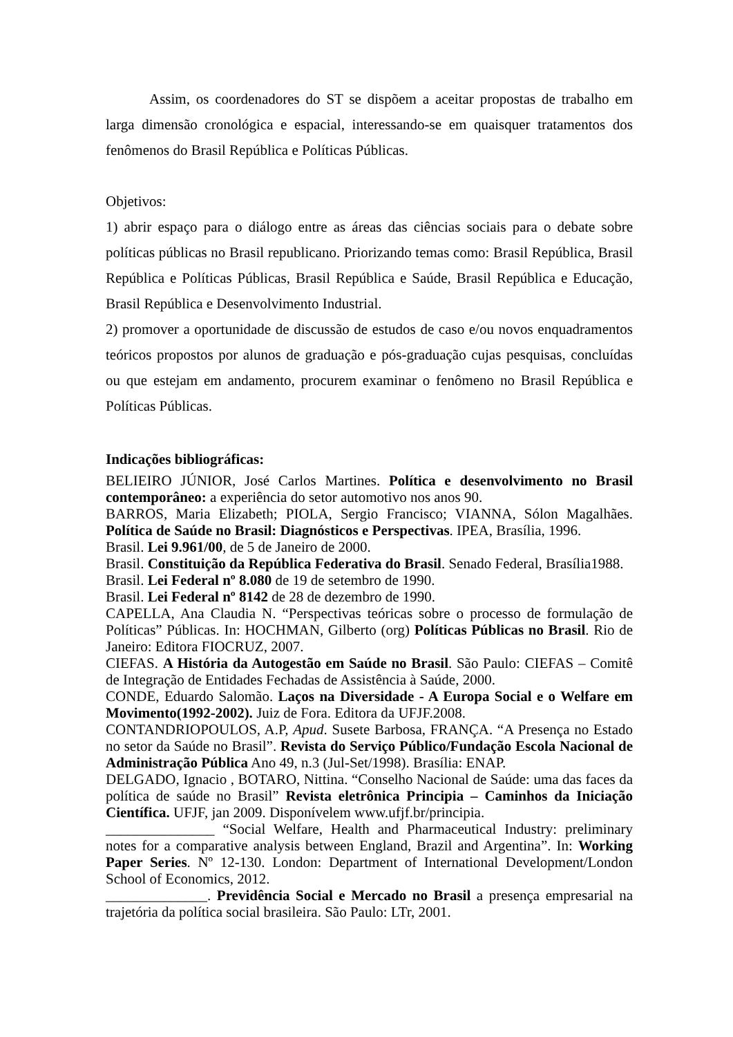Assim, os coordenadores do ST se dispõem a aceitar propostas de trabalho em larga dimensão cronológica e espacial, interessando-se em quaisquer tratamentos dos fenômenos do Brasil República e Políticas Públicas.
Objetivos:
1) abrir espaço para o diálogo entre as áreas das ciências sociais para o debate sobre políticas públicas no Brasil republicano. Priorizando temas como: Brasil República, Brasil República e Políticas Públicas, Brasil República e Saúde, Brasil República e Educação, Brasil República e Desenvolvimento Industrial.
2) promover a oportunidade de discussão de estudos de caso e/ou novos enquadramentos teóricos propostos por alunos de graduação e pós-graduação cujas pesquisas, concluídas ou que estejam em andamento, procurem examinar o fenômeno no Brasil República e Políticas Públicas.
Indicações bibliográficas:
BELIEIRO JÚNIOR, José Carlos Martines. Política e desenvolvimento no Brasil contemporâneo: a experiência do setor automotivo nos anos 90.
BARROS, Maria Elizabeth; PIOLA, Sergio Francisco; VIANNA, Sólon Magalhães. Política de Saúde no Brasil: Diagnósticos e Perspectivas. IPEA, Brasília, 1996.
Brasil. Lei 9.961/00, de 5 de Janeiro de 2000.
Brasil. Constituição da República Federativa do Brasil. Senado Federal, Brasília1988.
Brasil. Lei Federal nº 8.080 de 19 de setembro de 1990.
Brasil. Lei Federal nº 8142 de 28 de dezembro de 1990.
CAPELLA, Ana Claudia N. “Perspectivas teóricas sobre o processo de formulação de Políticas” Públicas. In: HOCHMAN, Gilberto (org) Políticas Públicas no Brasil. Rio de Janeiro: Editora FIOCRUZ, 2007.
CIEFAS. A História da Autogestão em Saúde no Brasil. São Paulo: CIEFAS – Comitê de Integração de Entidades Fechadas de Assistência à Saúde, 2000.
CONDE, Eduardo Salomão. Laços na Diversidade - A Europa Social e o Welfare em Movimento(1992-2002). Juiz de Fora. Editora da UFJF.2008.
CONTANDRIOPOULOS, A.P, Apud. Susete Barbosa, FRANÇA. “A Presença no Estado no setor da Saúde no Brasil”. Revista do Serviço Público/Fundação Escola Nacional de Administração Pública Ano 49, n.3 (Jul-Set/1998). Brasília: ENAP.
DELGADO, Ignacio , BOTARO, Nittina. “Conselho Nacional de Saúde: uma das faces da política de saúde no Brasil” Revista eletrônica Principia – Caminhos da Iniciação Científica. UFJF, jan 2009. Disponívelem www.ufjf.br/principia.
_______________ “Social Welfare, Health and Pharmaceutical Industry: preliminary notes for a comparative analysis between England, Brazil and Argentina”. In: Working Paper Series. Nº 12-130. London: Department of International Development/London School of Economics, 2012.
______________. Previdência Social e Mercado no Brasil a presença empresarial na trajetória da política social brasileira. São Paulo: LTr, 2001.